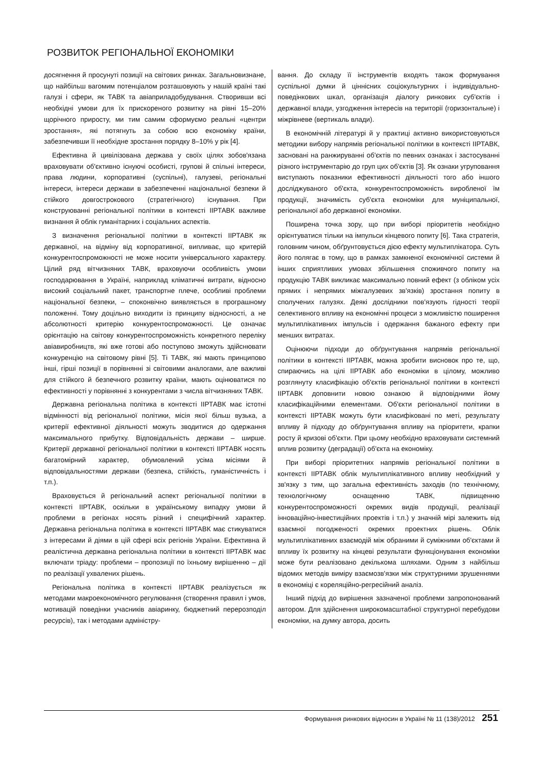РОЗВИТОК РЕГІОНАЛЬНОЇ ЕКОНОМІКИ
досягнення й просунуті позиції на світових ринках. Загальновизнане, що найбільш вагомим потенціалом розташовують у нашій країні такі галузі і сфери, як ТАВК та авіаприладобудування. Створивши всі необхідні умови для їх прискореного розвитку на рівні 15–20% щорічного приросту, ми тим самим сформуємо реальні «центри зростання», які потягнуть за собою всю економіку країни, забезпечивши її необхідне зростання порядку 8–10% у рік [4].
Ефективна й цивілізована держава у своїх цілях зобов'язана враховувати об'єктивно існуючі особисті, групові й спільні інтереси, права людини, корпоративні (суспільні), галузеві, регіональні інтереси, інтереси держави в забезпеченні національної безпеки й стійкого довгострокового (стратегічного) існування. При конструюванні регіональної політики в контексті ІІРТАВК важливе визнання й облік гуманітарних і соціальних аспектів.
З визначення регіональної політики в контексті ІІРТАВК як державної, на відміну від корпоративної, випливає, що критерій конкурентоспроможності не може носити універсального характеру. Цілий ряд вітчизняних ТАВК, враховуючи особливість умови господарювання в Україні, наприклад кліматичні витрати, відносно високий соціальний пакет, транспортне плече, особливі проблеми національної безпеки, – споконвічно виявляється в програшному положенні. Тому доцільно виходити із принципу відносності, а не абсолютності критерію конкурентоспроможності. Це означає орієнтацію на світову конкурентоспроможність конкретного переліку авіавиробництв, які вже готові або поступово зможуть здійснювати конкуренцію на світовому рівні [5]. Ті ТАВК, які мають принципово інші, гірші позиції в порівнянні зі світовими аналогами, але важливі для стійкого й безпечного розвитку країни, мають оцінюватися по ефективності у порівнянні з конкурентами з числа вітчизняних ТАВК.
Державна регіональна політика в контексті ІІРТАВК має істотні відмінності від регіональної політики, місія якої більш вузька, а критерії ефективної діяльності можуть зводитися до одержання максимального прибутку. Відповідальність держави – ширше. Критерії державної регіональної політики в контексті ІІРТАВК носять багатомірний характер, обумовлений усіма місіями й відповідальностями держави (безпека, стійкість, гуманістичність і т.п.).
Враховується й регіональний аспект регіональної політики в контексті ІІРТАВК, оскільки в українському випадку умови й проблеми в регіонах носять різний і специфічний характер. Державна регіональна політика в контексті ІІРТАВК має стикуватися з інтересами й діями в цій сфері всіх регіонів України. Ефективна й реалістична державна регіональна політики в контексті ІІРТАВК має включати тріаду: проблеми – пропозиції по їхньому вирішенню – дії по реалізації ухвалених рішень.
Регіональна політика в контексті ІІРТАВК реалізується як методами макроекономічного регулювання (створення правил і умов, мотивацій поведінки учасників авіаринку, бюджетний перерозподіл ресурсів), так і методами адміністру-
вання. До складу її інструментів входять також формування суспільної думки й ціннісних соціокультурних і індивідуально-поведінкових шкал, організація діалогу ринкових суб'єктів і державної влади, узгодження інтересів на території (горизонтальне) і міжрівневе (вертикаль влади).
В економічній літературі й у практиці активно використовуються методики вибору напрямів регіональної політики в контексті ІІРТАВК, засновані на ранжируванні об'єктів по певних ознаках і застосуванні різного інструментарію до груп цих об'єктів [3]. Як ознаки угруповання виступають показники ефективності діяльності того або іншого досліджуваного об'єкта, конкурентоспроможність виробленої їм продукції, значимість суб'єкта економіки для муніципальної, регіональної або державної економіки.
Поширена точка зору, що при виборі пріоритетів необхідно орієнтуватися тільки на імпульси кінцевого попиту [6]. Така стратегія, головним чином, обґрунтовується дією ефекту мультиплікатора. Суть його полягає в тому, що в рамках замкненої економічної системи й інших сприятливих умовах збільшення споживчого попиту на продукцію ТАВК викликає максимально повний ефект (з обліком усіх прямих і непрямих міжгалузевих зв'язків) зростання попиту в сполучених галузях. Деякі дослідники пов'язують гідності теорії селективного впливу на економічні процеси з можливістю поширення мультиплікативних імпульсів і одержання бажаного ефекту при менших витратах.
Оцінюючи підходи до обґрунтування напрямів регіональної політики в контексті ІІРТАВК, можна зробити висновок про те, що, спираючись на цілі ІІРТАВК або економіки в цілому, можливо розглянуту класифікацію об'єктів регіональної політики в контексті ІІРТАВК доповнити новою ознакою й відповідними йому класифікаційними елементами. Об'єкти регіональної політики в контексті ІІРТАВК можуть бути класифіковані по меті, результату впливу й підходу до обґрунтування впливу на пріоритети, крапки росту й кризові об'єкти. При цьому необхідно враховувати системний вплив розвитку (деградації) об'єкта на економіку.
При виборі пріоритетних напрямів регіональної політики в контексті ІІРТАВК облік мультиплікативного впливу необхідний у зв'язку з тим, що загальна ефективність заходів (по технічному, технологічному оснащенню ТАВК, підвищенню конкурентоспроможності окремих видів продукції, реалізації інноваційно-інвестиційних проектів і т.п.) у значній мірі залежить від взаємної погодженості окремих проектних рішень. Облік мультиплікативних взаємодій між обраними й суміжними об'єктами й впливу їх розвитку на кінцеві результати функціонування економіки може бути реалізовано декількома шляхами. Одним з найбільш відомих методів виміру взаємозв'язки між структурними зрушеннями в економіці є кореляційно-регресійний аналіз.
Інший підхід до вирішення зазначеної проблеми запропонований автором. Для здійснення широкомасштабної структурної перебудови економіки, на думку автора, досить
Формування ринкових відносин в Україні № 11 (138)/2012 251